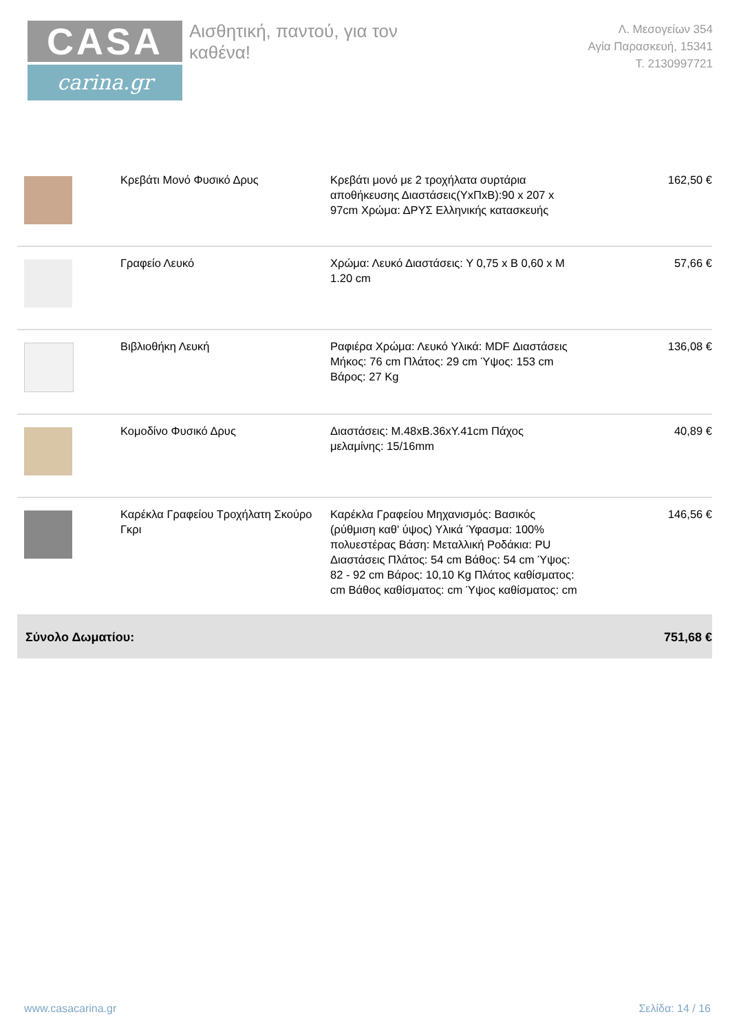CASA
carina.gr
Αισθητική, παντού, για τον καθένα!
Λ. Μεσογείων 354
Αγία Παρασκευή, 15341
Τ. 2130997721
| | Κρεβάτι Μονό Φυσικό Δρυς | Κρεβάτι μονό με 2 τροχήλατα συρτάρια αποθήκευσης Διαστάσεις(ΥxΠxΒ):90 x 207 x 97cm Χρώμα: ΔΡΥΣ Ελληνικής κατασκευής | 162,50 € |
| | Γραφείο Λευκό | Χρώμα: Λευκό Διαστάσεις: Υ 0,75 x Β 0,60 x Μ 1.20 cm | 57,66 € |
| | Βιβλιοθήκη Λευκή | Ραφιέρα Χρώμα: Λευκό Υλικά: MDF Διαστάσεις Μήκος: 76 cm Πλάτος: 29 cm Ύψος: 153 cm Βάρος: 27 Kg | 136,08 € |
| | Κομοδίνο Φυσικό Δρυς | Διαστάσεις: Μ.48xΒ.36xΥ.41cm Πάχος μελαμίνης: 15/16mm | 40,89 € |
| | Καρέκλα Γραφείου Τροχήλατη Σκούρο Γκρι | Καρέκλα Γραφείου Μηχανισμός: Βασικός (ρύθμιση καθ' ύψος) Υλικά Ύφασμα: 100% πολυεστέρας Βάση: Μεταλλική Ροδάκια: PU Διαστάσεις Πλάτος: 54 cm Βάθος: 54 cm Ύψος: 82 - 92 cm Βάρος: 10,10 Kg Πλάτος καθίσματος: cm Βάθος καθίσματος: cm Ύψος καθίσματος: cm | 146,56 € |
| Σύνολο Δωματίου: | | | 751,68 € |
www.casacarina.gr Σελίδα: 14 / 16